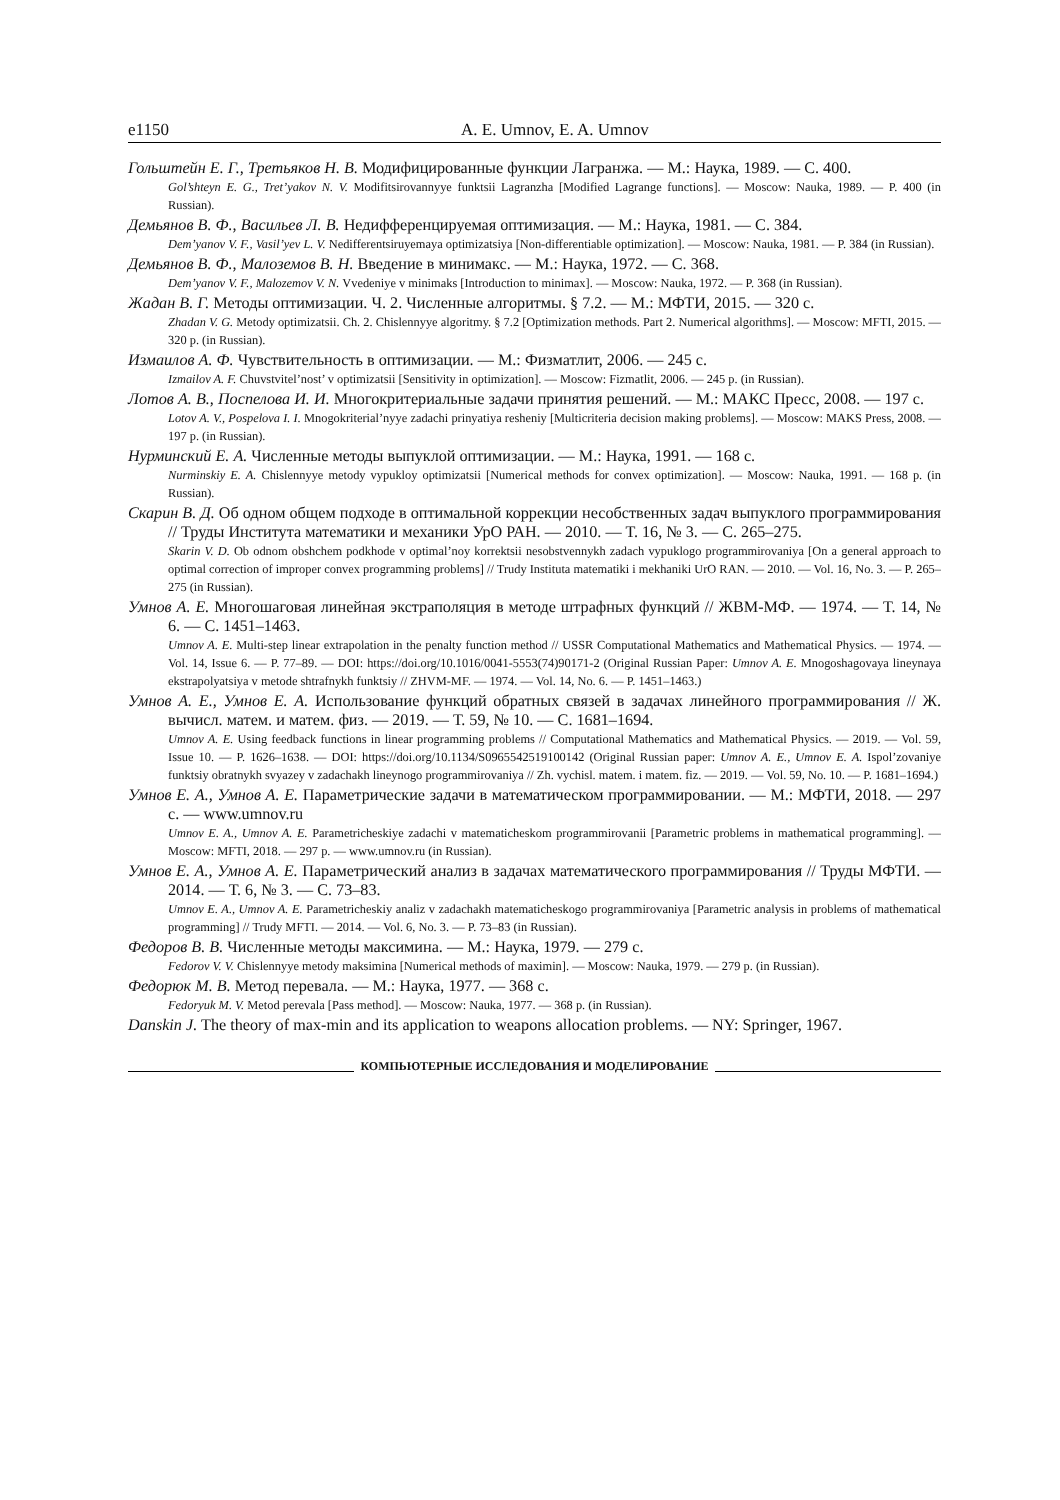e1150 A. E. Umnov, E. A. Umnov
Гольштейн Е. Г., Третьяков Н. В. Модифицированные функции Лагранжа. — М.: Наука, 1989. — С. 400.
Gol’shteyn E. G., Tret’yakov N. V. Modifitsirovannyye funktsii Lagranzha [Modified Lagrange functions]. — Moscow: Nauka, 1989. — P. 400 (in Russian).
Демьянов В. Ф., Васильев Л. В. Недифференцируемая оптимизация. — М.: Наука, 1981. — С. 384.
Dem’yanov V. F., Vasil’yev L. V. Nedifferentsiruyemaya optimizatsiya [Non-differentiable optimization]. — Moscow: Nauka, 1981. — P. 384 (in Russian).
Демьянов В. Ф., Малоземов В. Н. Введение в минимакс. — М.: Наука, 1972. — С. 368.
Dem’yanov V. F., Malozemov V. N. Vvedeniye v minimaks [Introduction to minimax]. — Moscow: Nauka, 1972. — P. 368 (in Russian).
Жадан В. Г. Методы оптимизации. Ч. 2. Численные алгоритмы. § 7.2. — М.: МФТИ, 2015. — 320 с.
Zhadan V. G. Metody optimizatsii. Ch. 2. Chislennyye algoritmy. § 7.2 [Optimization methods. Part 2. Numerical algorithms]. — Moscow: MFTI, 2015. — 320 p. (in Russian).
Измаилов А. Ф. Чувствительность в оптимизации. — М.: Физматлит, 2006. — 245 с.
Izmailov A. F. Chuvstvitel’nost’ v optimizatsii [Sensitivity in optimization]. — Moscow: Fizmatlit, 2006. — 245 p. (in Russian).
Лотов А. В., Поспелова И. И. Многокритериальные задачи принятия решений. — М.: МАКС Пресс, 2008. — 197 с.
Lotov A. V., Pospelova I. I. Mnogokriterial’nyye zadachi prinyatiya resheniy [Multicriteria decision making problems]. — Moscow: MAKS Press, 2008. — 197 p. (in Russian).
Нурминский Е. А. Численные методы выпуклой оптимизации. — М.: Наука, 1991. — 168 с.
Nurminskiy E. A. Chislennyye metody vypukloy optimizatsii [Numerical methods for convex optimization]. — Moscow: Nauka, 1991. — 168 p. (in Russian).
Скарин В. Д. Об одном общем подходе в оптимальной коррекции несобственных задач выпуклого программирования // Труды Института математики и механики УрО РАН. — 2010. — Т. 16, № 3. — С. 265–275.
Skarin V. D. Ob odnom obshchem podkhode v optimal’noy korrektsii nesobstvennykh zadach vypuklogo programmirovaniya [On a general approach to optimal correction of improper convex programming problems] // Trudy Instituta matematiki i mekhaniki UrO RAN. — 2010. — Vol. 16, No. 3. — P. 265–275 (in Russian).
Умнов А. Е. Многошаговая линейная экстраполяция в методе штрафных функций // ЖВМ-МФ. — 1974. — Т. 14, № 6. — С. 1451–1463.
Umnov A. E. Multi-step linear extrapolation in the penalty function method // USSR Computational Mathematics and Mathematical Physics. — 1974. — Vol. 14, Issue 6. — P. 77–89. — DOI: https://doi.org/10.1016/0041-5553(74)90171-2 (Original Russian Paper: Umnov A. E. Mnogoshagovaya lineynaya ekstrapolyatsiya v metode shtrafnykh funktsiy // ZHVM-MF. — 1974. — Vol. 14, No. 6. — P. 1451–1463.)
Умнов А. Е., Умнов Е. А. Использование функций обратных связей в задачах линейного программирования // Ж. вычисл. матем. и матем. физ. — 2019. — Т. 59, № 10. — С. 1681–1694.
Umnov A. E. Using feedback functions in linear programming problems // Computational Mathematics and Mathematical Physics. — 2019. — Vol. 59, Issue 10. — P. 1626–1638. — DOI: https://doi.org/10.1134/S0965542519100142 (Original Russian paper: Umnov A. E., Umnov E. A. Ispol’zovaniye funktsiy obratnykh svyazey v zadachakh lineynogo programmirovaniya // Zh. vychisl. matem. i matem. fiz. — 2019. — Vol. 59, No. 10. — P. 1681–1694.)
Умнов Е. А., Умнов А. Е. Параметрические задачи в математическом программировании. — М.: МФТИ, 2018. — 297 с. — www.umnov.ru
Umnov E. A., Umnov A. E. Parametricheskiye zadachi v matematicheskom programmirovanii [Parametric problems in mathematical programming]. — Moscow: MFTI, 2018. — 297 p. — www.umnov.ru (in Russian).
Умнов Е. А., Умнов А. Е. Параметрический анализ в задачах математического программирования // Труды МФТИ. — 2014. — Т. 6, № 3. — С. 73–83.
Umnov E. A., Umnov A. E. Parametricheskiy analiz v zadachakh matematicheskogo programmirovaniya [Parametric analysis in problems of mathematical programming] // Trudy MFTI. — 2014. — Vol. 6, No. 3. — P. 73–83 (in Russian).
Федоров В. В. Численные методы максимина. — М.: Наука, 1979. — 279 с.
Fedorov V. V. Chislennyye metody maksimina [Numerical methods of maximin]. — Moscow: Nauka, 1979. — 279 p. (in Russian).
Федорюк М. В. Метод перевала. — М.: Наука, 1977. — 368 с.
Fedoryuk M. V. Metod perevala [Pass method]. — Moscow: Nauka, 1977. — 368 p. (in Russian).
Danskin J. The theory of max-min and its application to weapons allocation problems. — NY: Springer, 1967.
КОМПЬЮТЕРНЫЕ ИССЛЕДОВАНИЯ И МОДЕЛИРОВАНИЕ